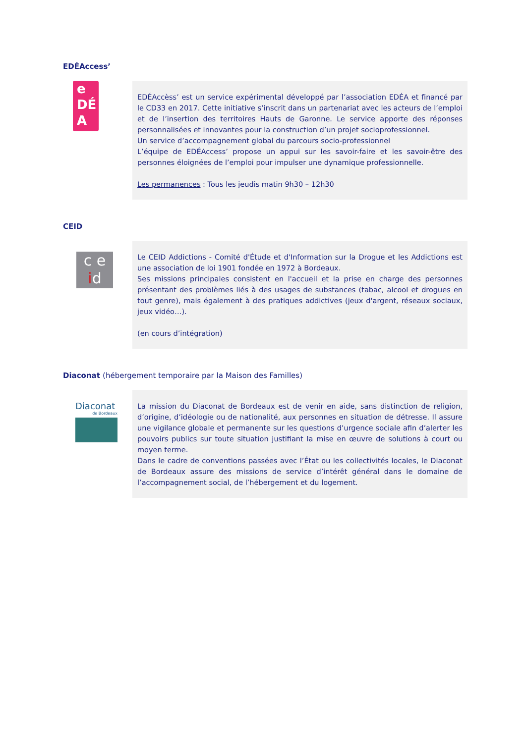EDÉAccess’
e
DÉ
A
EDÉAccèss’ est un service expérimental développé par l’association EDÉA et financé par le CD33 en 2017. Cette initiative s’inscrit dans un partenariat avec les acteurs de l’emploi et de l’insertion des territoires Hauts de Garonne. Le service apporte des réponses personnalisées et innovantes pour la construction d’un projet socioprofessionnel.
Un service d’accompagnement global du parcours socio-professionnel
L’équipe de EDÉAccess’ propose un appui sur les savoir-faire et les savoir-être des personnes éloignées de l’emploi pour impulser une dynamique professionnelle.
Les permanences : Tous les jeudis matin 9h30 – 12h30
CEID
c e
id
Le CEID Addictions - Comité d'Étude et d'Information sur la Drogue et les Addictions est une association de loi 1901 fondée en 1972 à Bordeaux.
Ses missions principales consistent en l'accueil et la prise en charge des personnes présentant des problèmes liés à des usages de substances (tabac, alcool et drogues en tout genre), mais également à des pratiques addictives (jeux d'argent, réseaux sociaux, jeux vidéo…).
(en cours d’intégration)
Diaconat (hébergement temporaire par la Maison des Familles)
Diaconat
de Bordeaux
La mission du Diaconat de Bordeaux est de venir en aide, sans distinction de religion, d’origine, d’idéologie ou de nationalité, aux personnes en situation de détresse. Il assure une vigilance globale et permanente sur les questions d’urgence sociale afin d’alerter les pouvoirs publics sur toute situation justifiant la mise en œuvre de solutions à court ou moyen terme.
Dans le cadre de conventions passées avec l’État ou les collectivités locales, le Diaconat de Bordeaux assure des missions de service d’intérêt général dans le domaine de l’accompagnement social, de l’hébergement et du logement.